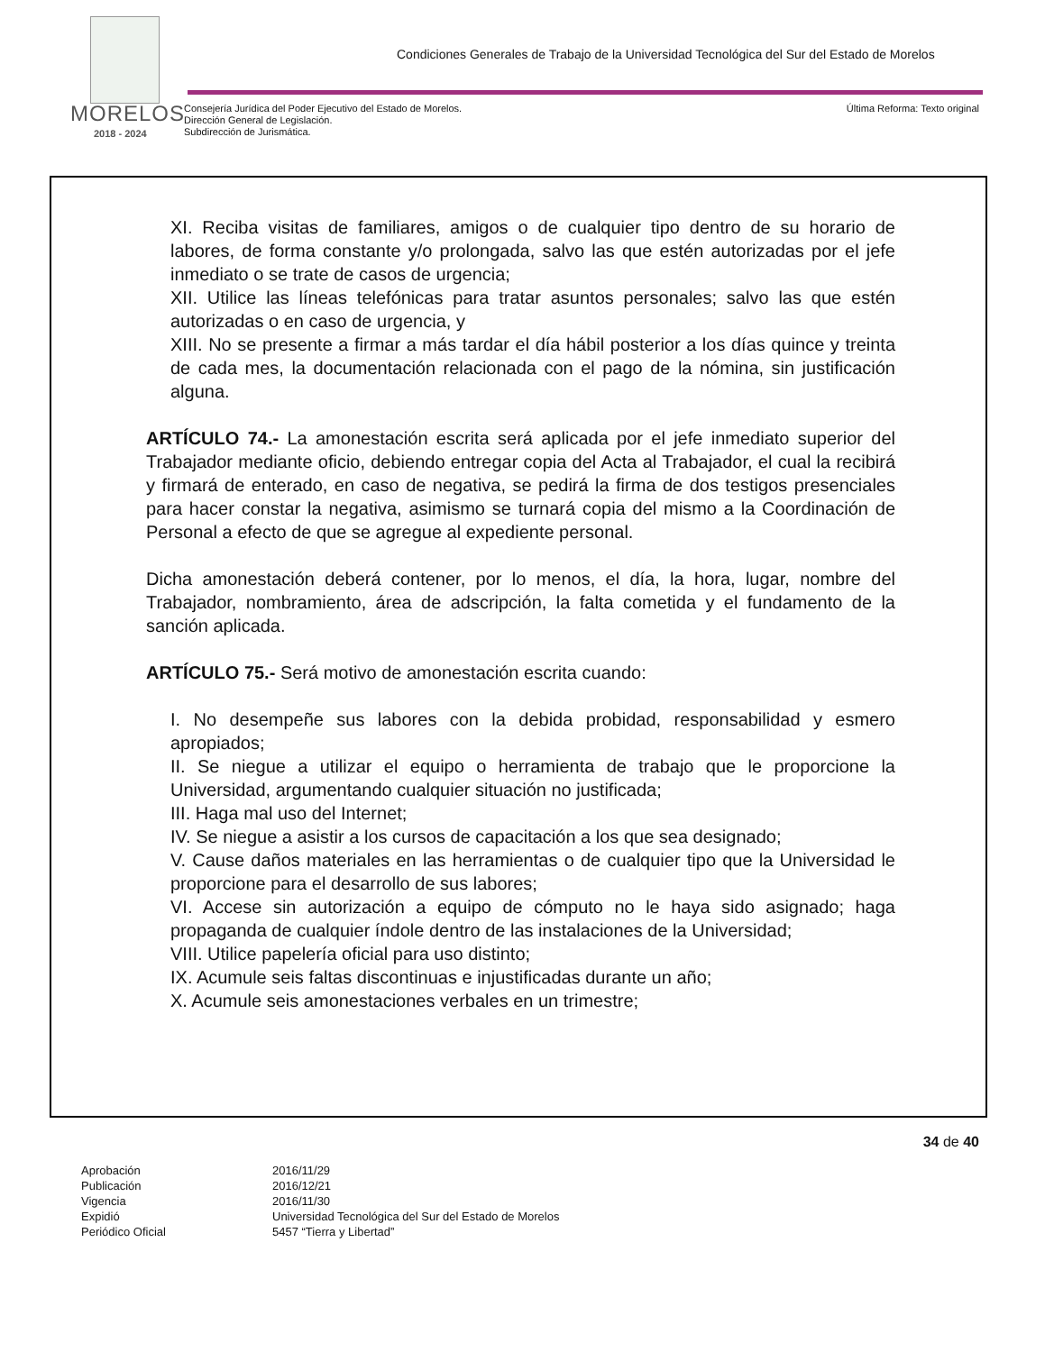Condiciones Generales de Trabajo de la Universidad Tecnológica del Sur del Estado de Morelos
MORELOS
2018 - 2024
Consejería Jurídica del Poder Ejecutivo del Estado de Morelos.
Dirección General de Legislación.
Subdirección de Jurismática.
Última Reforma: Texto original
XI. Reciba visitas de familiares, amigos o de cualquier tipo dentro de su horario de labores, de forma constante y/o prolongada, salvo las que estén autorizadas por el jefe inmediato o se trate de casos de urgencia;
XII. Utilice las líneas telefónicas para tratar asuntos personales; salvo las que estén autorizadas o en caso de urgencia, y
XIII. No se presente a firmar a más tardar el día hábil posterior a los días quince y treinta de cada mes, la documentación relacionada con el pago de la nómina, sin justificación alguna.
ARTÍCULO 74.- La amonestación escrita será aplicada por el jefe inmediato superior del Trabajador mediante oficio, debiendo entregar copia del Acta al Trabajador, el cual la recibirá y firmará de enterado, en caso de negativa, se pedirá la firma de dos testigos presenciales para hacer constar la negativa, asimismo se turnará copia del mismo a la Coordinación de Personal a efecto de que se agregue al expediente personal.
Dicha amonestación deberá contener, por lo menos, el día, la hora, lugar, nombre del Trabajador, nombramiento, área de adscripción, la falta cometida y el fundamento de la sanción aplicada.
ARTÍCULO 75.- Será motivo de amonestación escrita cuando:
I. No desempeñe sus labores con la debida probidad, responsabilidad y esmero apropiados;
II. Se niegue a utilizar el equipo o herramienta de trabajo que le proporcione la Universidad, argumentando cualquier situación no justificada;
III. Haga mal uso del Internet;
IV. Se niegue a asistir a los cursos de capacitación a los que sea designado;
V. Cause daños materiales en las herramientas o de cualquier tipo que la Universidad le proporcione para el desarrollo de sus labores;
VI. Accese sin autorización a equipo de cómputo no le haya sido asignado; haga propaganda de cualquier índole dentro de las instalaciones de la Universidad;
VIII. Utilice papelería oficial para uso distinto;
IX. Acumule seis faltas discontinuas e injustificadas durante un año;
X. Acumule seis amonestaciones verbales en un trimestre;
34 de 40
| Aprobación | 2016/11/29 |
| Publicación | 2016/12/21 |
| Vigencia | 2016/11/30 |
| Expidió | Universidad Tecnológica del Sur del Estado de Morelos |
| Periódico Oficial | 5457 “Tierra y Libertad” |